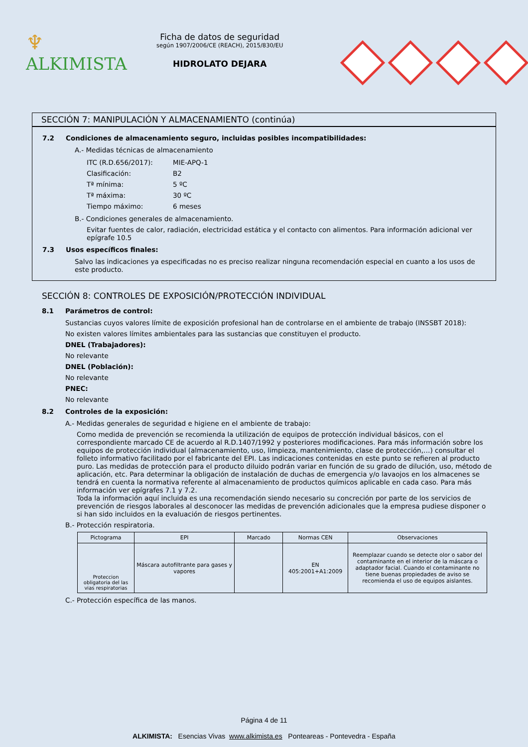♆ ALKIMISTA
Ficha de datos de seguridad
según 1907/2006/CE (REACH), 2015/830/EU
HIDROLATO DEJARA
SECCIÓN 7: MANIPULACIÓN Y ALMACENAMIENTO (continúa)
7.2 Condiciones de almacenamiento seguro, incluidas posibles incompatibilidades:
A.- Medidas técnicas de almacenamiento
| ITC (R.D.656/2017): | MIE-APQ-1 |
| Clasificación: | B2 |
| Tª mínima: | 5 ºC |
| Tª máxima: | 30 ºC |
| Tiempo máximo: | 6 meses |
B.- Condiciones generales de almacenamiento.
Evitar fuentes de calor, radiación, electricidad estática y el contacto con alimentos. Para información adicional ver epígrafe 10.5
7.3 Usos específicos finales:
Salvo las indicaciones ya especificadas no es preciso realizar ninguna recomendación especial en cuanto a los usos de este producto.
SECCIÓN 8: CONTROLES DE EXPOSICIÓN/PROTECCIÓN INDIVIDUAL
8.1 Parámetros de control:
Sustancias cuyos valores límite de exposición profesional han de controlarse en el ambiente de trabajo (INSSBT 2018):
No existen valores límites ambientales para las sustancias que constituyen el producto.
DNEL (Trabajadores):
No relevante
DNEL (Población):
No relevante
PNEC:
No relevante
8.2 Controles de la exposición:
A.- Medidas generales de seguridad e higiene en el ambiente de trabajo:
Como medida de prevención se recomienda la utilización de equipos de protección individual básicos, con el correspondiente marcado CE de acuerdo al R.D.1407/1992 y posteriores modificaciones. Para más información sobre los equipos de protección individual (almacenamiento, uso, limpieza, mantenimiento, clase de protección,…) consultar el folleto informativo facilitado por el fabricante del EPI. Las indicaciones contenidas en este punto se refieren al producto puro. Las medidas de protección para el producto diluido podrán variar en función de su grado de dilución, uso, método de aplicación, etc. Para determinar la obligación de instalación de duchas de emergencia y/o lavaojos en los almacenes se tendrá en cuenta la normativa referente al almacenamiento de productos químicos aplicable en cada caso. Para más información ver epígrafes 7.1 y 7.2.
Toda la información aquí incluida es una recomendación siendo necesario su concreción por parte de los servicios de prevención de riesgos laborales al desconocer las medidas de prevención adicionales que la empresa pudiese disponer o si han sido incluidos en la evaluación de riesgos pertinentes.
B.- Protección respiratoria.
| Pictograma | EPI | Marcado | Normas CEN | Observaciones |
| --- | --- | --- | --- | --- |
| Proteccion obligatoria del las vias respiratorias | Máscara autofiltrante para gases y vapores | | EN 405:2001+A1:2009 | Reemplazar cuando se detecte olor o sabor del contaminante en el interior de la máscara o adaptador facial. Cuando el contaminante no tiene buenas propiedades de aviso se recomienda el uso de equipos aislantes. |
C.- Protección específica de las manos.
Página 4 de 11
ALKIMISTA: Esencias Vivas www.alkimista.es Ponteareas - Pontevedra - España